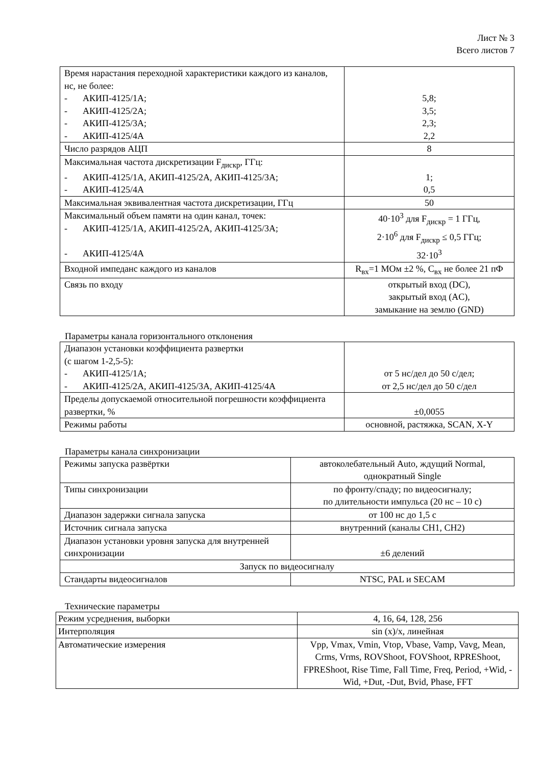Лист № 3
Всего листов 7
| Время нарастания переходной характеристики каждого из каналов, нс, не более: - АКИП-4125/1А; - АКИП-4125/2А; - АКИП-4125/3А; - АКИП-4125/4А | 5,8; 3,5; 2,3; 2,2 |
| Число разрядов АЦП | 8 |
| Максимальная частота дискретизации F<sub>дискр</sub>, ГГц: - АКИП-4125/1А, АКИП-4125/2А, АКИП-4125/3А; - АКИП-4125/4А | 1; 0,5 |
| Максимальная эквивалентная частота дискретизации, ГГц | 50 |
| Максимальный объем памяти на один канал, точек: - АКИП-4125/1А, АКИП-4125/2А, АКИП-4125/3А; - АКИП-4125/4А | 40·10<sup>3</sup> для F<sub>дискр</sub> = 1 ГГц, 2·10<sup>6</sup> для F<sub>дискр</sub> ≤ 0,5 ГГц; 32·10<sup>3</sup> |
| Входной импеданс каждого из каналов | R<sub>вх</sub>=1 МОм ±2 %, С<sub>вх</sub> не более 21 пФ |
| Связь по входу | открытый вход (DC), закрытый вход (AC), замыкание на землю (GND) |
Параметры канала горизонтального отклонения
| Диапазон установки коэффициента развертки (с шагом 1-2,5-5): - АКИП-4125/1А; - АКИП-4125/2А, АКИП-4125/3А, АКИП-4125/4А | от 5 нс/дел до 50 с/дел; от 2,5 нс/дел до 50 с/дел |
| Пределы допускаемой относительной погрешности коэффициента развертки, % | ±0,0055 |
| Режимы работы | основной, растяжка, SCAN, X-Y |
Параметры канала синхронизации
| Режимы запуска развёртки | автоколебательный Auto, ждущий Normal, однократный Single |
| Типы синхронизации | по фронту/спаду; по видеосигналу; по длительности импульса (20 нс – 10 с) |
| Диапазон задержки сигнала запуска | от 100 нс до 1,5 с |
| Источник сигнала запуска | внутренний (каналы CH1, CH2) |
| Диапазон установки уровня запуска для внутренней синхронизации | ±6 делений |
| Запуск по видеосигналу | |
| Стандарты видеосигналов | NTSC, PAL и SECAM |
Технические параметры
| Режим усреднения, выборки | 4, 16, 64, 128, 256 |
| Интерполяция | sin (x)/x, линейная |
| Автоматические измерения | Vpp, Vmax, Vmin, Vtop, Vbase, Vamp, Vavg, Mean, Crms, Vrms, ROVShoot, FOVShoot, RPREShoot, FPREShoot, Rise Time, Fall Time, Freq, Period, +Wid, -Wid, +Dut, -Dut, Bvid, Phase, FFT |